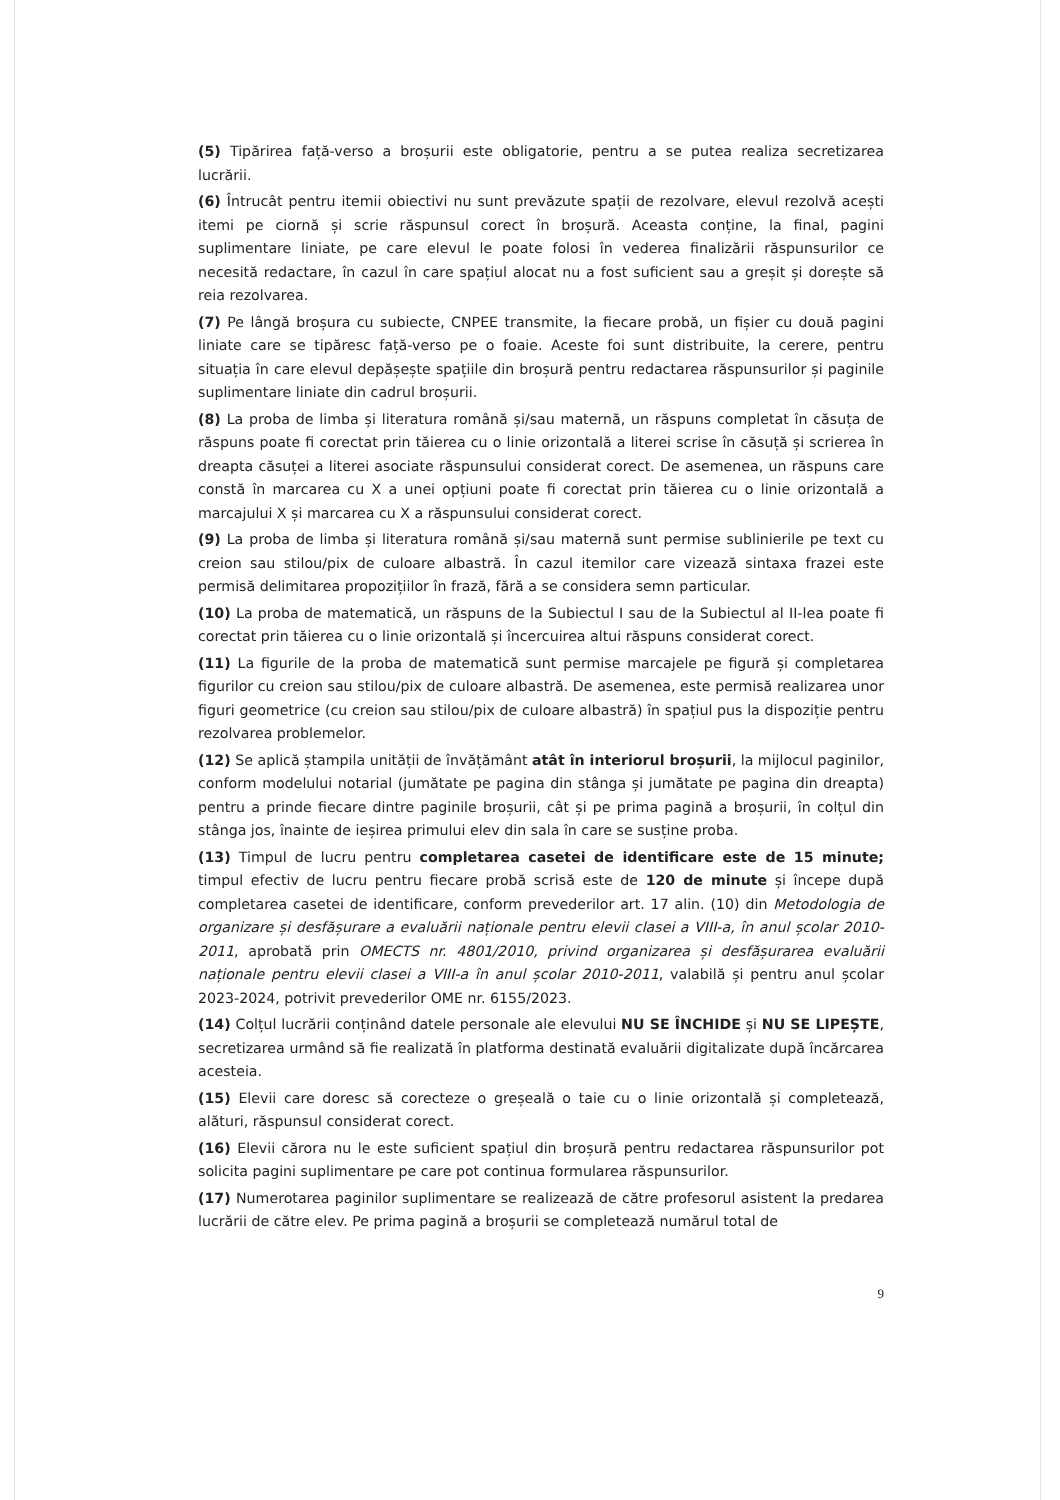(5) Tipărirea față-verso a broșurii este obligatorie, pentru a se putea realiza secretizarea lucrării.
(6) Întrucât pentru itemii obiectivi nu sunt prevăzute spații de rezolvare, elevul rezolvă acești itemi pe ciornă și scrie răspunsul corect în broșură. Aceasta conține, la final, pagini suplimentare liniate, pe care elevul le poate folosi în vederea finalizării răspunsurilor ce necesită redactare, în cazul în care spațiul alocat nu a fost suficient sau a greșit și dorește să reia rezolvarea.
(7) Pe lângă broșura cu subiecte, CNPEE transmite, la fiecare probă, un fișier cu două pagini liniate care se tipăresc față-verso pe o foaie. Aceste foi sunt distribuite, la cerere, pentru situația în care elevul depășește spațiile din broșură pentru redactarea răspunsurilor și paginile suplimentare liniate din cadrul broșurii.
(8) La proba de limba și literatura română și/sau maternă, un răspuns completat în căsuța de răspuns poate fi corectat prin tăierea cu o linie orizontală a literei scrise în căsuță și scrierea în dreapta căsuței a literei asociate răspunsului considerat corect. De asemenea, un răspuns care constă în marcarea cu X a unei opțiuni poate fi corectat prin tăierea cu o linie orizontală a marcajului X și marcarea cu X a răspunsului considerat corect.
(9) La proba de limba și literatura română și/sau maternă sunt permise sublinierile pe text cu creion sau stilou/pix de culoare albastră. În cazul itemilor care vizează sintaxa frazei este permisă delimitarea propozițiilor în frază, fără a se considera semn particular.
(10) La proba de matematică, un răspuns de la Subiectul I sau de la Subiectul al II-lea poate fi corectat prin tăierea cu o linie orizontală și încercuirea altui răspuns considerat corect.
(11) La figurile de la proba de matematică sunt permise marcajele pe figură și completarea figurilor cu creion sau stilou/pix de culoare albastră. De asemenea, este permisă realizarea unor figuri geometrice (cu creion sau stilou/pix de culoare albastră) în spațiul pus la dispoziție pentru rezolvarea problemelor.
(12) Se aplică ștampila unității de învățământ atât în interiorul broșurii, la mijlocul paginilor, conform modelului notarial (jumătate pe pagina din stânga și jumătate pe pagina din dreapta) pentru a prinde fiecare dintre paginile broșurii, cât și pe prima pagină a broșurii, în colțul din stânga jos, înainte de ieșirea primului elev din sala în care se susține proba.
(13) Timpul de lucru pentru completarea casetei de identificare este de 15 minute; timpul efectiv de lucru pentru fiecare probă scrisă este de 120 de minute și începe după completarea casetei de identificare, conform prevederilor art. 17 alin. (10) din Metodologia de organizare și desfășurare a evaluării naționale pentru elevii clasei a VIII-a, în anul școlar 2010-2011, aprobată prin OMECTS nr. 4801/2010, privind organizarea și desfășurarea evaluării naționale pentru elevii clasei a VIII-a în anul școlar 2010-2011, valabilă și pentru anul școlar 2023-2024, potrivit prevederilor OME nr. 6155/2023.
(14) Colțul lucrării conținând datele personale ale elevului NU SE ÎNCHIDE și NU SE LIPEȘTE, secretizarea urmând să fie realizată în platforma destinată evaluării digitalizate după încărcarea acesteia.
(15) Elevii care doresc să corecteze o greșeală o taie cu o linie orizontală și completează, alături, răspunsul considerat corect.
(16) Elevii cărora nu le este suficient spațiul din broșură pentru redactarea răspunsurilor pot solicita pagini suplimentare pe care pot continua formularea răspunsurilor.
(17) Numerotarea paginilor suplimentare se realizează de către profesorul asistent la predarea lucrării de către elev. Pe prima pagină a broșurii se completează numărul total de
9